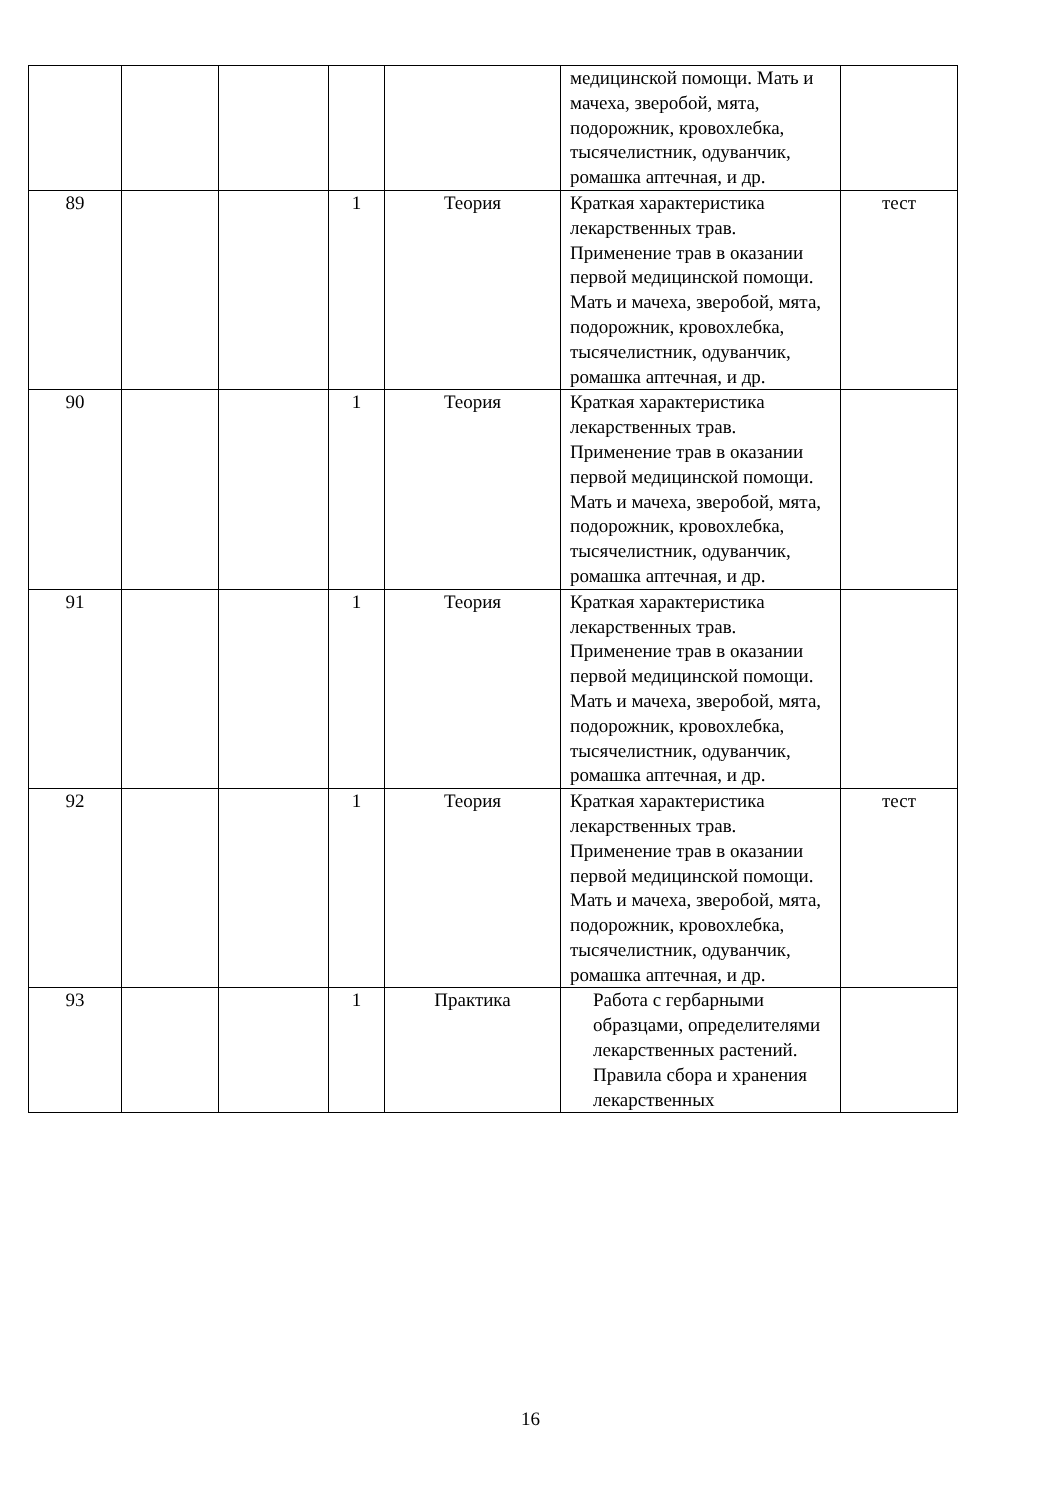| | | | | | медицинской помощи. Мать и мачеха, зверобой, мята, подорожник, кровохлебка, тысячелистник, одуванчик, ромашка аптечная, и др. | |
| 89 | | | 1 | Теория | Краткая характеристика лекарственных трав. Применение трав в оказании первой медицинской помощи. Мать и мачеха, зверобой, мята, подорожник, кровохлебка, тысячелистник, одуванчик, ромашка аптечная, и др. | тест |
| 90 | | | 1 | Теория | Краткая характеристика лекарственных трав. Применение трав в оказании первой медицинской помощи. Мать и мачеха, зверобой, мята, подорожник, кровохлебка, тысячелистник, одуванчик, ромашка аптечная, и др. | |
| 91 | | | 1 | Теория | Краткая характеристика лекарственных трав. Применение трав в оказании первой медицинской помощи. Мать и мачеха, зверобой, мята, подорожник, кровохлебка, тысячелистник, одуванчик, ромашка аптечная, и др. | |
| 92 | | | 1 | Теория | Краткая характеристика лекарственных трав. Применение трав в оказании первой медицинской помощи. Мать и мачеха, зверобой, мята, подорожник, кровохлебка, тысячелистник, одуванчик, ромашка аптечная, и др. | тест |
| 93 | | | 1 | Практика | Работа с гербарными образцами, определителями лекарственных растений. Правила сбора и хранения лекарственных | |
16